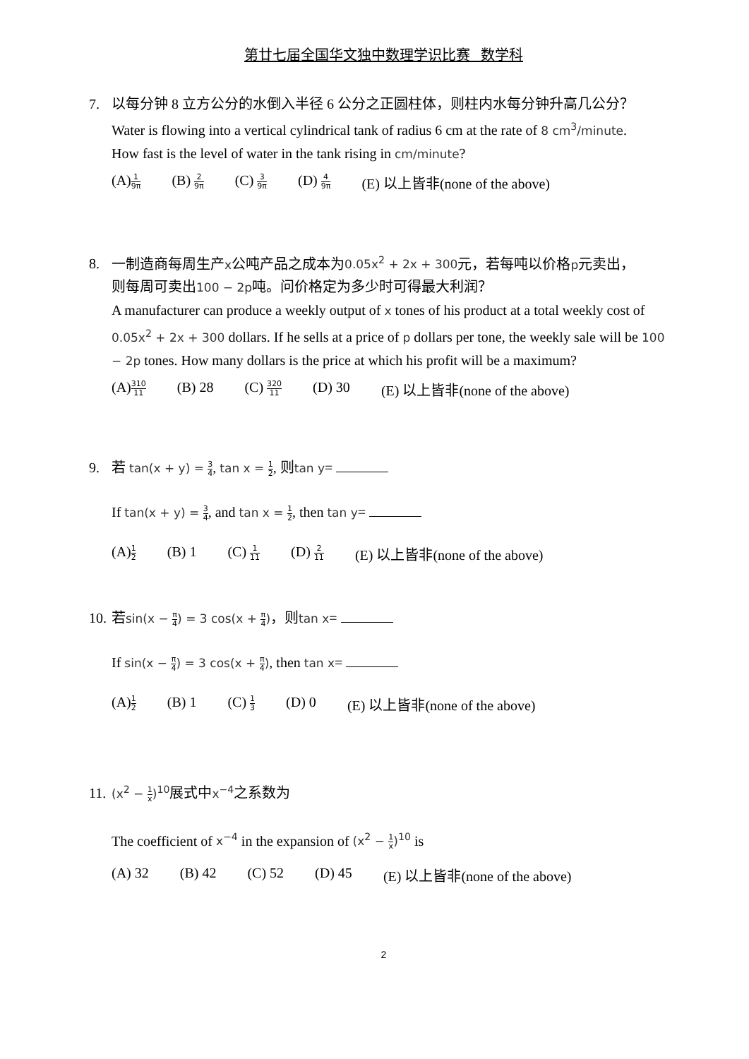第廿七届全国华文独中数理学识比赛 数学科
7. 以每分钟 8 立方公分的水倒入半径 6 公分之正圆柱体，则柱内水每分钟升高几公分？
Water is flowing into a vertical cylindrical tank of radius 6 cm at the rate of 8 cm<sup>3</sup>/minute.
How fast is the level of water in the tank rising in cm/minute?
(A)1 9π (B) 2 9π (C) 3 9π (D) 4 9π (E) 以上皆非(none of the above)
8. 一制造商每周生产x公吨产品之成本为0.05x<sup>2</sup> + 2x + 300元，若每吨以价格p元卖出，
则每周可卖出100 − 2p吨。问价格定为多少时可得最大利润？
A manufacturer can produce a weekly output of x tones of his product at a total weekly cost of 0.05x<sup>2</sup> + 2x + 300 dollars. If he sells at a price of p dollars per tone, the weekly sale will be 100 − 2p tones. How many dollars is the price at which his profit will be a maximum?
(A)310 11 (B) 28 (C) 320 11 (D) 30 (E) 以上皆非(none of the above)
9. 若 tan(x + y) = 3 4, tan x = 1 2, 则tan y=
If tan(x + y) = 3 4, and tan x = 1 2, then tan y=
(A)1 2 (B) 1 (C) 1 11 (D) 2 11 (E) 以上皆非(none of the above)
10. 若sin(x − π 4) = 3 cos(x + π 4)，则tan x=
If sin(x − π 4) = 3 cos(x + π 4), then tan x=
(A)1 2 (B) 1 (C) 1 3 (D) 0 (E) 以上皆非(none of the above)
11. (x<sup>2</sup> − 1 x)<sup>10</sup>展式中x<sup>−4</sup>之系数为
The coefficient of x<sup>−4</sup> in the expansion of (x<sup>2</sup> − 1 x)<sup>10</sup> is
(A) 32 (B) 42 (C) 52 (D) 45 (E) 以上皆非(none of the above)
2